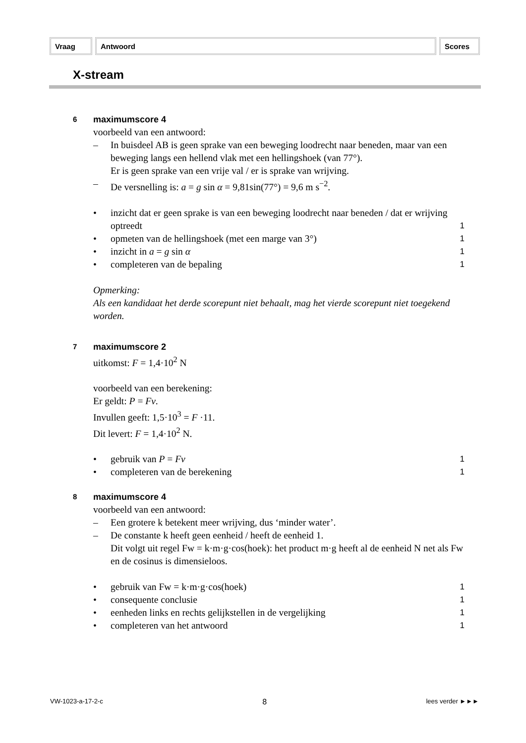Vraag Antwoord Scores
X-stream
6 maximumscore 4
voorbeeld van een antwoord:
– In buisdeel AB is geen sprake van een beweging loodrecht naar beneden, maar van een beweging langs een hellend vlak met een hellingshoek (van 77°).
Er is geen sprake van een vrije val / er is sprake van wrijving.
– De versnelling is: a = g sin α = 9,81sin(77°) = 9,6 m s<sup>−2</sup>.
• inzicht dat er geen sprake is van een beweging loodrecht naar beneden / dat er wrijving optreedt
1
• opmeten van de hellingshoek (met een marge van 3°) 1
• inzicht in a = g sin α 1
• completeren van de bepaling 1
Opmerking:
Als een kandidaat het derde scorepunt niet behaalt, mag het vierde scorepunt niet toegekend worden.
7 maximumscore 2
uitkomst: F = 1,4·10<sup>2</sup> N
voorbeeld van een berekening:
Er geldt: P = Fv.
Invullen geeft: 1,5·10<sup>3</sup> = F ·11.
Dit levert: F = 1,4·10<sup>2</sup> N.
• gebruik van P = Fv 1
• completeren van de berekening 1
8 maximumscore 4
voorbeeld van een antwoord:
– Een grotere k betekent meer wrijving, dus ‘minder water’.
– De constante k heeft geen eenheid / heeft de eenheid 1.
Dit volgt uit regel Fw = k·m·g·cos(hoek): het product m·g heeft al de eenheid N net als Fw en de cosinus is dimensieloos.
• gebruik van Fw = k·m·g·cos(hoek) 1
• consequente conclusie 1
• eenheden links en rechts gelijkstellen in de vergelijking 1
• completeren van het antwoord 1
VW-1023-a-17-2-c 8 lees verder ►►►